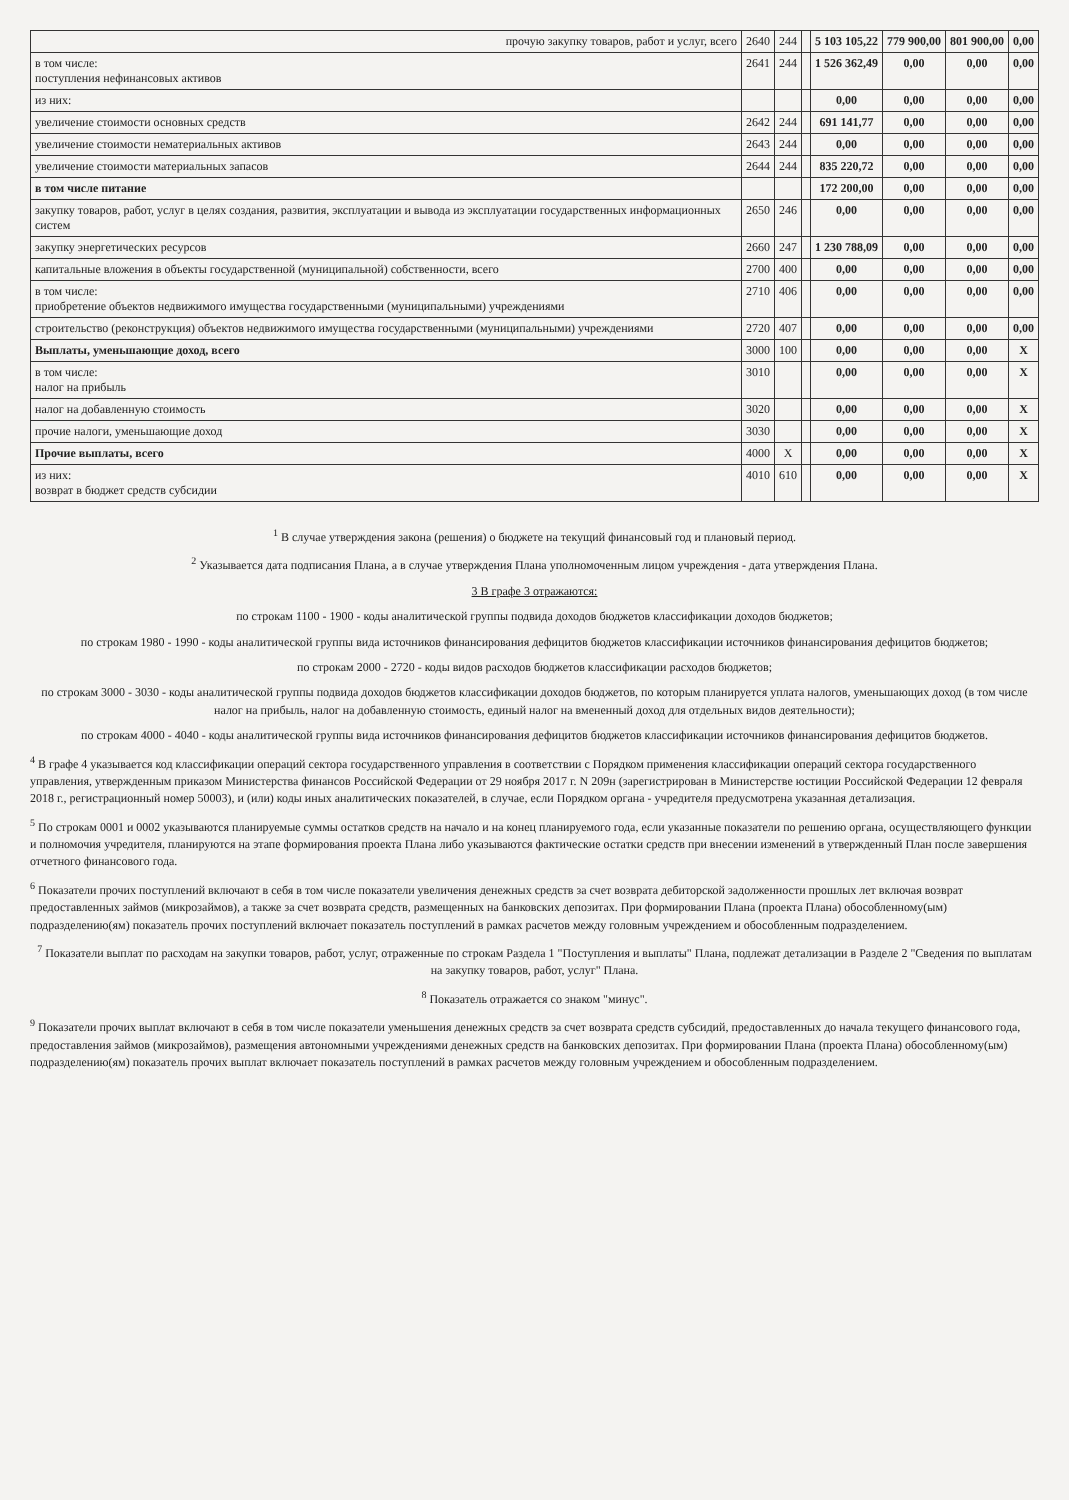| прочую закупку товаров, работ и услуг, всего | 2640 | 244 | | 5 103 105,22 | 779 900,00 | 801 900,00 | 0,00 |
| в том числе: поступления нефинансовых активов | 2641 | 244 | | 1 526 362,49 | 0,00 | 0,00 | 0,00 |
| из них: | | | | 0,00 | 0,00 | 0,00 | 0,00 |
| увеличение стоимости основных средств | 2642 | 244 | | 691 141,77 | 0,00 | 0,00 | 0,00 |
| увеличение стоимости нематериальных активов | 2643 | 244 | | 0,00 | 0,00 | 0,00 | 0,00 |
| увеличение стоимости материальных запасов | 2644 | 244 | | 835 220,72 | 0,00 | 0,00 | 0,00 |
| в том числе питание | | | | 172 200,00 | 0,00 | 0,00 | 0,00 |
| закупку товаров, работ, услуг в целях создания, развития, эксплуатации и вывода из эксплуатации государственных информационных систем | 2650 | 246 | | 0,00 | 0,00 | 0,00 | 0,00 |
| закупку энергетических ресурсов | 2660 | 247 | | 1 230 788,09 | 0,00 | 0,00 | 0,00 |
| капитальные вложения в объекты государственной (муниципальной) собственности, всего | 2700 | 400 | | 0,00 | 0,00 | 0,00 | 0,00 |
| в том числе: приобретение объектов недвижимого имущества государственными (муниципальными) учреждениями | 2710 | 406 | | 0,00 | 0,00 | 0,00 | 0,00 |
| строительство (реконструкция) объектов недвижимого имущества государственными (муниципальными) учреждениями | 2720 | 407 | | 0,00 | 0,00 | 0,00 | 0,00 |
| Выплаты, уменьшающие доход, всего | 3000 | 100 | | 0,00 | 0,00 | 0,00 | X |
| в том числе: налог на прибыль | 3010 | | | 0,00 | 0,00 | 0,00 | X |
| налог на добавленную стоимость | 3020 | | | 0,00 | 0,00 | 0,00 | X |
| прочие налоги, уменьшающие доход | 3030 | | | 0,00 | 0,00 | 0,00 | X |
| Прочие выплаты, всего | 4000 | X | | 0,00 | 0,00 | 0,00 | X |
| из них: возврат в бюджет средств субсидии | 4010 | 610 | | 0,00 | 0,00 | 0,00 | X |
<sup>1</sup> В случае утверждения закона (решения) о бюджете на текущий финансовый год и плановый период.
<sup>2</sup> Указывается дата подписания Плана, а в случае утверждения Плана уполномоченным лицом учреждения - дата утверждения Плана.
3 В графе 3 отражаются:
по строкам 1100 - 1900 - коды аналитической группы подвида доходов бюджетов классификации доходов бюджетов;
по строкам 1980 - 1990 - коды аналитической группы вида источников финансирования дефицитов бюджетов классификации источников финансирования дефицитов бюджетов;
по строкам 2000 - 2720 - коды видов расходов бюджетов классификации расходов бюджетов;
по строкам 3000 - 3030 - коды аналитической группы подвида доходов бюджетов классификации доходов бюджетов, по которым планируется уплата налогов, уменьшающих доход (в том числе налог на прибыль, налог на добавленную стоимость, единый налог на вмененный доход для отдельных видов деятельности);
по строкам 4000 - 4040 - коды аналитической группы вида источников финансирования дефицитов бюджетов классификации источников финансирования дефицитов бюджетов.
<sup>4</sup> В графе 4 указывается код классификации операций сектора государственного управления в соответствии с Порядком применения классификации операций сектора государственного управления, утвержденным приказом Министерства финансов Российской Федерации от 29 ноября 2017 г. N 209н (зарегистрирован в Министерстве юстиции Российской Федерации 12 февраля 2018 г., регистрационный номер 50003), и (или) коды иных аналитических показателей, в случае, если Порядком органа - учредителя предусмотрена указанная детализация.
<sup>5</sup> По строкам 0001 и 0002 указываются планируемые суммы остатков средств на начало и на конец планируемого года, если указанные показатели по решению органа, осуществляющего функции и полномочия учредителя, планируются на этапе формирования проекта Плана либо указываются фактические остатки средств при внесении изменений в утвержденный План после завершения отчетного финансового года.
<sup>6</sup> Показатели прочих поступлений включают в себя в том числе показатели увеличения денежных средств за счет возврата дебиторской задолженности прошлых лет включая возврат предоставленных займов (микрозаймов), а также за счет возврата средств, размещенных на банковских депозитах. При формировании Плана (проекта Плана) обособленному(ым) подразделению(ям) показатель прочих поступлений включает показатель поступлений в рамках расчетов между головным учреждением и обособленным подразделением.
<sup>7</sup> Показатели выплат по расходам на закупки товаров, работ, услуг, отраженные по строкам Раздела 1 "Поступления и выплаты" Плана, подлежат детализации в Разделе 2 "Сведения по выплатам на закупку товаров, работ, услуг" Плана.
<sup>8</sup> Показатель отражается со знаком "минус".
<sup>9</sup> Показатели прочих выплат включают в себя в том числе показатели уменьшения денежных средств за счет возврата средств субсидий, предоставленных до начала текущего финансового года, предоставления займов (микрозаймов), размещения автономными учреждениями денежных средств на банковских депозитах. При формировании Плана (проекта Плана) обособленному(ым) подразделению(ям) показатель прочих выплат включает показатель поступлений в рамках расчетов между головным учреждением и обособленным подразделением.